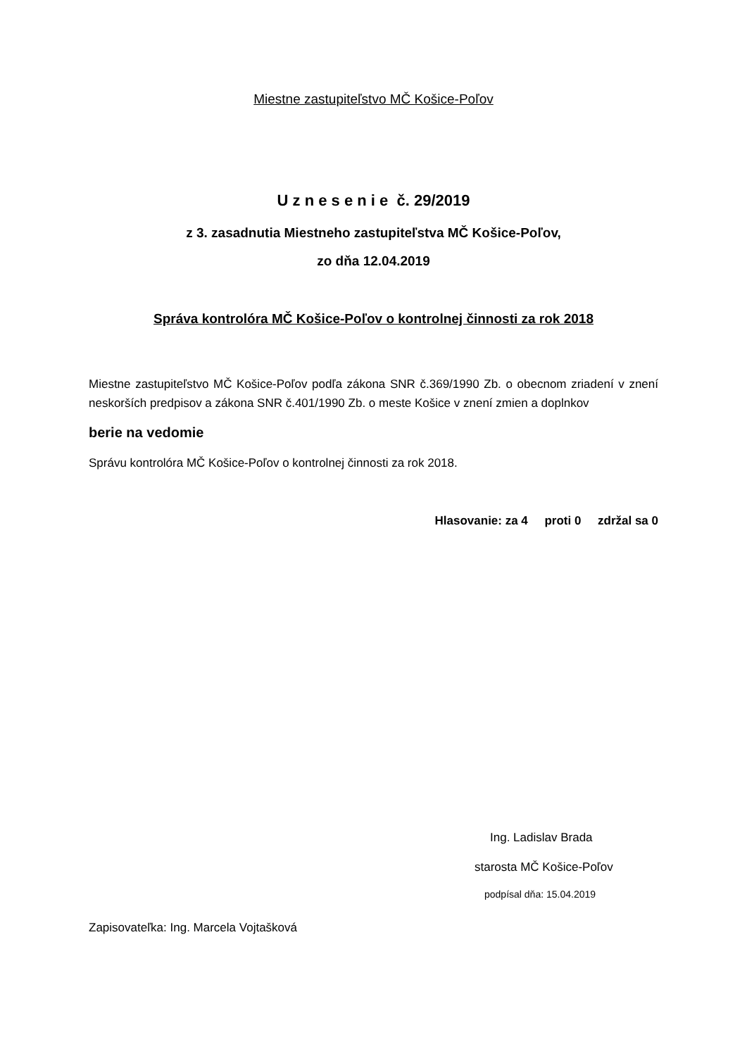Miestne zastupiteľstvo MČ Košice-Poľov
U z n e s e n i e č. 29/2019
z 3. zasadnutia Miestneho zastupiteľstva MČ Košice-Poľov,
zo dňa 12.04.2019
Správa kontrolóra MČ Košice-Poľov o kontrolnej činnosti za rok 2018
Miestne zastupiteľstvo MČ Košice-Poľov podľa zákona SNR č.369/1990 Zb. o obecnom zriadení v znení neskorších predpisov a zákona SNR č.401/1990 Zb. o meste Košice v znení zmien a doplnkov
berie na vedomie
Správu kontrolóra MČ Košice-Poľov o kontrolnej činnosti za rok 2018.
Hlasovanie: za 4 proti 0 zdržal sa 0
Ing. Ladislav Brada
starosta MČ Košice-Poľov
podpísal dňa: 15.04.2019
Zapisovateľka: Ing. Marcela Vojtašková